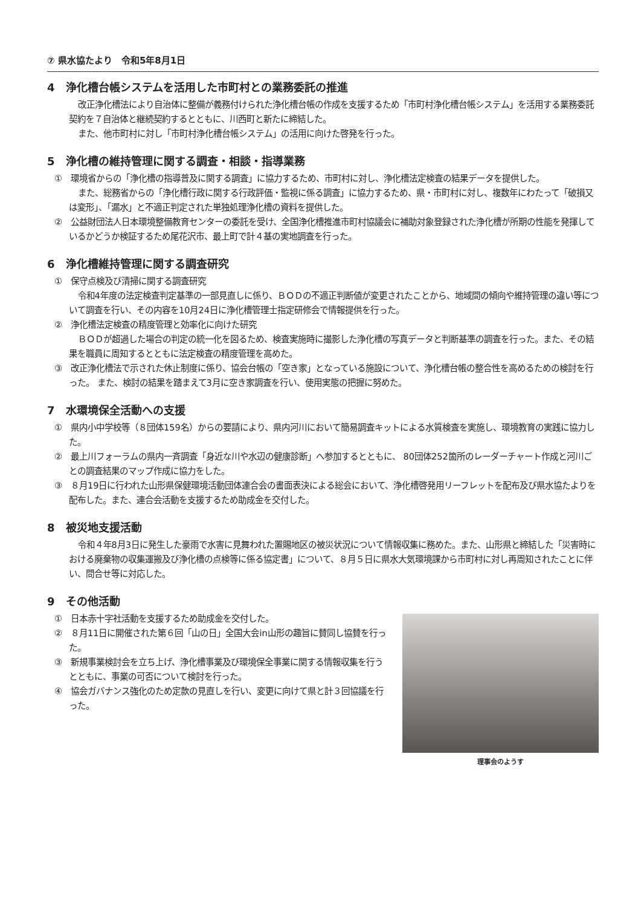⑦ 県水協たより　令和5年8月1日
4　浄化槽台帳システムを活用した市町村との業務委託の推進
改正浄化槽法により自治体に整備が義務付けられた浄化槽台帳の作成を支援するため「市町村浄化槽台帳システム」を活用する業務委託契約を７自治体と継続契約するとともに、川西町と新たに締結した。
また、他市町村に対し「市町村浄化槽台帳システム」の活用に向けた啓発を行った。
5　浄化槽の維持管理に関する調査・相談・指導業務
①　環境省からの「浄化槽の指導普及に関する調査」に協力するため、市町村に対し、浄化槽法定検査の結果データを提供した。
また、総務省からの「浄化槽行政に関する行政評価・監視に係る調査」に協力するため、県・市町村に対し、複数年にわたって「破損又は変形」、「漏水」と不適正判定された単独処理浄化槽の資料を提供した。
②　公益財団法人日本環境整備教育センターの委託を受け、全国浄化槽推進市町村協議会に補助対象登録された浄化槽が所期の性能を発揮しているかどうか検証するため尾花沢市、最上町で計４基の実地調査を行った。
6　浄化槽維持管理に関する調査研究
①　保守点検及び清掃に関する調査研究
令和4年度の法定検査判定基準の一部見直しに係り、ＢＯＤの不適正判断値が変更されたことから、地域間の傾向や維持管理の違い等について調査を行い、その内容を10月24日に浄化槽管理士指定研修会で情報提供を行った。
②　浄化槽法定検査の精度管理と効率化に向けた研究
ＢＯＤが超過した場合の判定の統一化を図るため、検査実施時に撮影した浄化槽の写真データと判断基準の調査を行った。また、その結果を職員に周知するとともに法定検査の精度管理を高めた。
③　改正浄化槽法で示された休止制度に係り、協会台帳の「空き家」となっている施設について、浄化槽台帳の整合性を高めるための検討を行った。 また、検討の結果を踏まえて3月に空き家調査を行い、使用実態の把握に努めた。
7　水環境保全活動への支援
①　県内小中学校等（８団体159名）からの要請により、県内河川において簡易調査キットによる水質検査を実施し、環境教育の実践に協力した。
②　最上川フォーラムの県内一斉調査「身近な川や水辺の健康診断」へ参加するとともに、 80団体252箇所のレーダーチャート作成と河川ごとの調査結果のマップ作成に協力をした。
③　８月19日に行われた山形県保健環境活動団体連合会の書面表決による総会において、浄化槽啓発用リーフレットを配布及び県水協たよりを配布した。また、連合会活動を支援するため助成金を交付した。
8　被災地支援活動
令和４年8月3日に発生した豪雨で水害に見舞われた置賜地区の被災状況について情報収集に務めた。また、山形県と締結した「災害時における廃棄物の収集運搬及び浄化槽の点検等に係る協定書」について、８月５日に県水大気環境課から市町村に対し再周知されたことに伴い、問合せ等に対応した。
9　その他活動
①　日本赤十字社活動を支援するため助成金を交付した。
②　８月11日に開催された第６回「山の日」全国大会in山形の趣旨に賛同し協賛を行った。
③　新規事業検討会を立ち上げ、浄化槽事業及び環境保全事業に関する情報収集を行うとともに、事業の可否について検討を行った。
④　協会ガバナンス強化のため定款の見直しを行い、変更に向けて県と計３回協議を行った。
理事会のようす